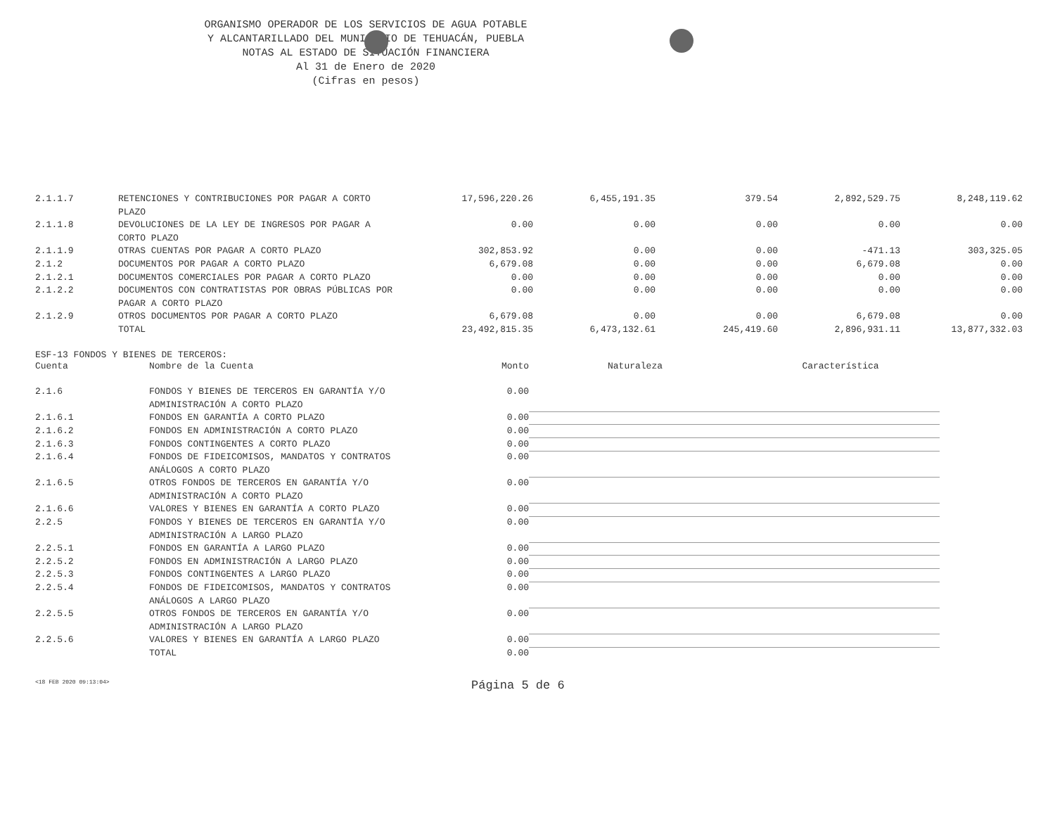ORGANISMO OPERADOR DE LOS SERVICIOS DE AGUA POTABLE
Y ALCANTARILLADO DEL MUNICIPIO DE TEHUACÁN, PUEBLA
NOTAS AL ESTADO DE SITUACIÓN FINANCIERA
Al 31 de Enero de 2020
(Cifras en pesos)
| 2.1.1.7 | RETENCIONES Y CONTRIBUCIONES POR PAGAR A CORTO PLAZO | 17,596,220.26 | 6,455,191.35 | 379.54 | 2,892,529.75 | 8,248,119.62 |
| 2.1.1.8 | DEVOLUCIONES DE LA LEY DE INGRESOS POR PAGAR A CORTO PLAZO | 0.00 | 0.00 | 0.00 | 0.00 | 0.00 |
| 2.1.1.9 | OTRAS CUENTAS POR PAGAR A CORTO PLAZO | 302,853.92 | 0.00 | 0.00 | -471.13 | 303,325.05 |
| 2.1.2 | DOCUMENTOS POR PAGAR A CORTO PLAZO | 6,679.08 | 0.00 | 0.00 | 6,679.08 | 0.00 |
| 2.1.2.1 | DOCUMENTOS COMERCIALES POR PAGAR A CORTO PLAZO | 0.00 | 0.00 | 0.00 | 0.00 | 0.00 |
| 2.1.2.2 | DOCUMENTOS CON CONTRATISTAS POR OBRAS PÚBLICAS POR PAGAR A CORTO PLAZO | 0.00 | 0.00 | 0.00 | 0.00 | 0.00 |
| 2.1.2.9 | OTROS DOCUMENTOS POR PAGAR A CORTO PLAZO | 6,679.08 | 0.00 | 0.00 | 6,679.08 | 0.00 |
| | TOTAL | 23,492,815.35 | 6,473,132.61 | 245,419.60 | 2,896,931.11 | 13,877,332.03 |
ESF-13 FONDOS Y BIENES DE TERCEROS:
| Cuenta | Nombre de la Cuenta | Monto | Naturaleza | Característica |
| --- | --- | --- | --- | --- |
| 2.1.6 | FONDOS Y BIENES DE TERCEROS EN GARANTÍA Y/O ADMINISTRACIÓN A CORTO PLAZO | 0.00 | | |
| 2.1.6.1 | FONDOS EN GARANTÍA A CORTO PLAZO | 0.00 | | |
| 2.1.6.2 | FONDOS EN ADMINISTRACIÓN A CORTO PLAZO | 0.00 | | |
| 2.1.6.3 | FONDOS CONTINGENTES A CORTO PLAZO | 0.00 | | |
| 2.1.6.4 | FONDOS DE FIDEICOMISOS, MANDATOS Y CONTRATOS ANÁLOGOS A CORTO PLAZO | 0.00 | | |
| 2.1.6.5 | OTROS FONDOS DE TERCEROS EN GARANTÍA Y/O ADMINISTRACIÓN A CORTO PLAZO | 0.00 | | |
| 2.1.6.6 | VALORES Y BIENES EN GARANTÍA A CORTO PLAZO | 0.00 | | |
| 2.2.5 | FONDOS Y BIENES DE TERCEROS EN GARANTÍA Y/O ADMINISTRACIÓN A LARGO PLAZO | 0.00 | | |
| 2.2.5.1 | FONDOS EN GARANTÍA A LARGO PLAZO | 0.00 | | |
| 2.2.5.2 | FONDOS EN ADMINISTRACIÓN A LARGO PLAZO | 0.00 | | |
| 2.2.5.3 | FONDOS CONTINGENTES A LARGO PLAZO | 0.00 | | |
| 2.2.5.4 | FONDOS DE FIDEICOMISOS, MANDATOS Y CONTRATOS ANÁLOGOS A LARGO PLAZO | 0.00 | | |
| 2.2.5.5 | OTROS FONDOS DE TERCEROS EN GARANTÍA Y/O ADMINISTRACIÓN A LARGO PLAZO | 0.00 | | |
| 2.2.5.6 | VALORES Y BIENES EN GARANTÍA A LARGO PLAZO | 0.00 | | |
| | TOTAL | 0.00 | | |
<18 FEB 2020 09:13:04> Página 5 de 6